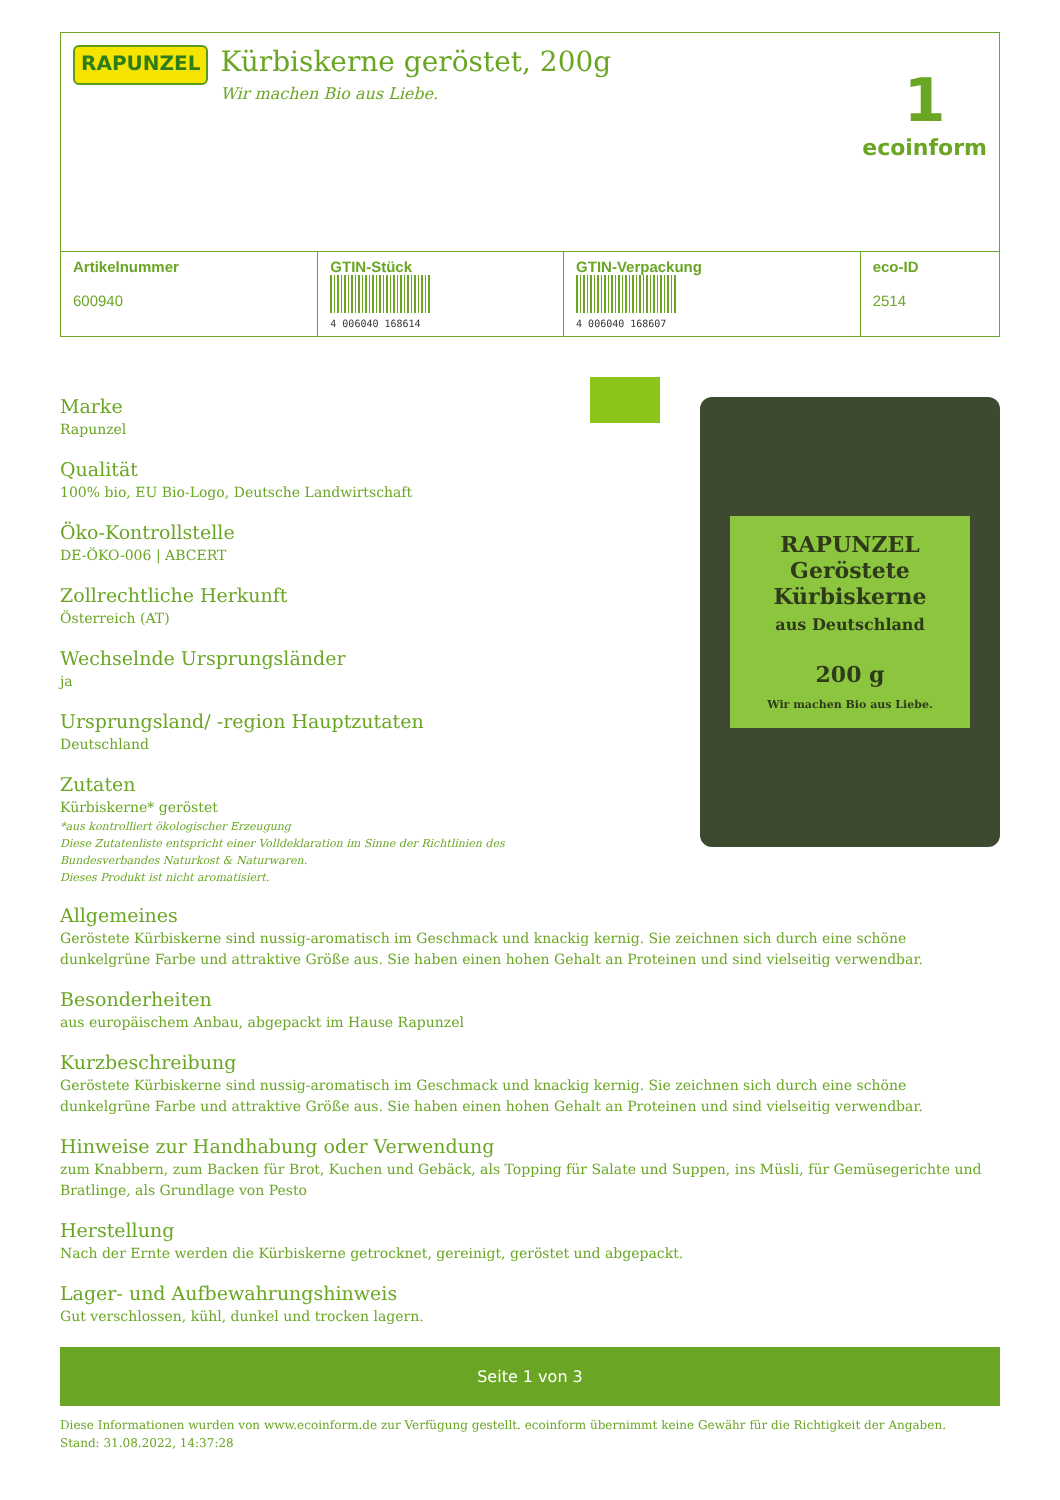RAPUNZEL
Kürbiskerne geröstet, 200g
Wir machen Bio aus Liebe.
1
ecoinform
| Artikelnummer 600940 | GTIN-Stück 4 006040 168614 | GTIN-Verpackung 4 006040 168607 | eco-ID 2514 |
Marke
Rapunzel
Qualität
100% bio, EU Bio-Logo, Deutsche Landwirtschaft
Öko-Kontrollstelle
DE-ÖKO-006 | ABCERT
Zollrechtliche Herkunft
Österreich (AT)
Wechselnde Ursprungsländer
ja
Ursprungsland/ -region Hauptzutaten
Deutschland
Zutaten
Kürbiskerne* geröstet
*aus kontrolliert ökologischer Erzeugung
Diese Zutatenliste entspricht einer Volldeklaration im Sinne der Richtlinien des
Bundesverbandes Naturkost & Naturwaren.
Dieses Produkt ist nicht aromatisiert.
RAPUNZEL
Geröstete Kürbiskerne
aus Deutschland
200 g
Wir machen Bio aus Liebe.
Allgemeines
Geröstete Kürbiskerne sind nussig-aromatisch im Geschmack und knackig kernig. Sie zeichnen sich durch eine schöne dunkelgrüne Farbe und attraktive Größe aus. Sie haben einen hohen Gehalt an Proteinen und sind vielseitig verwendbar.
Besonderheiten
aus europäischem Anbau, abgepackt im Hause Rapunzel
Kurzbeschreibung
Geröstete Kürbiskerne sind nussig-aromatisch im Geschmack und knackig kernig. Sie zeichnen sich durch eine schöne dunkelgrüne Farbe und attraktive Größe aus. Sie haben einen hohen Gehalt an Proteinen und sind vielseitig verwendbar.
Hinweise zur Handhabung oder Verwendung
zum Knabbern, zum Backen für Brot, Kuchen und Gebäck, als Topping für Salate und Suppen, ins Müsli, für Gemüsegerichte und Bratlinge, als Grundlage von Pesto
Herstellung
Nach der Ernte werden die Kürbiskerne getrocknet, gereinigt, geröstet und abgepackt.
Lager- und Aufbewahrungshinweis
Gut verschlossen, kühl, dunkel und trocken lagern.
Seite 1 von 3
Diese Informationen wurden von www.ecoinform.de zur Verfügung gestellt. ecoinform übernimmt keine Gewähr für die Richtigkeit der Angaben.
Stand: 31.08.2022, 14:37:28